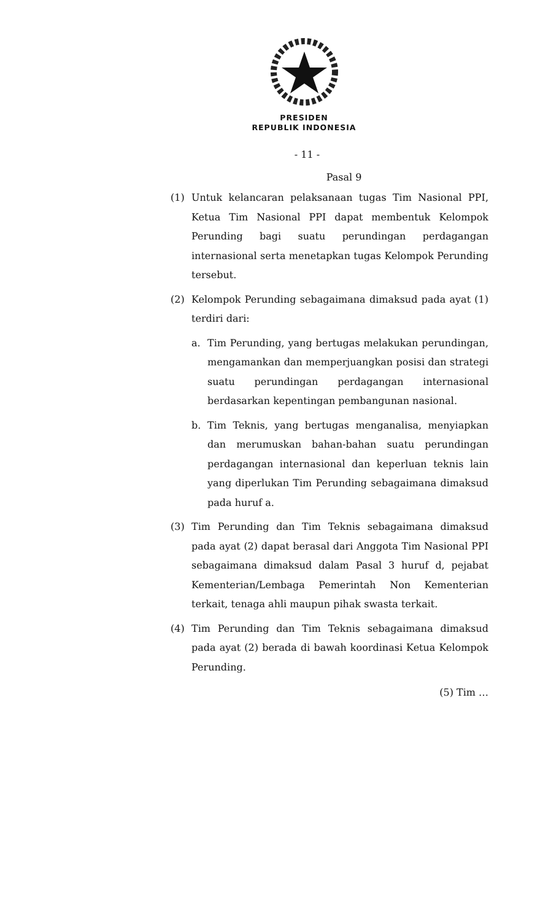PRESIDEN
REPUBLIK INDONESIA
- 11 -
Pasal 9
(1) Untuk kelancaran pelaksanaan tugas Tim Nasional PPI, Ketua Tim Nasional PPI dapat membentuk Kelompok Perunding bagi suatu perundingan perdagangan internasional serta menetapkan tugas Kelompok Perunding tersebut.
(2) Kelompok Perunding sebagaimana dimaksud pada ayat (1) terdiri dari:
a. Tim Perunding, yang bertugas melakukan perundingan, mengamankan dan memperjuangkan posisi dan strategi suatu perundingan perdagangan internasional berdasarkan kepentingan pembangunan nasional.
b. Tim Teknis, yang bertugas menganalisa, menyiapkan dan merumuskan bahan-bahan suatu perundingan perdagangan internasional dan keperluan teknis lain yang diperlukan Tim Perunding sebagaimana dimaksud pada huruf a.
(3) Tim Perunding dan Tim Teknis sebagaimana dimaksud pada ayat (2) dapat berasal dari Anggota Tim Nasional PPI sebagaimana dimaksud dalam Pasal 3 huruf d, pejabat Kementerian/Lembaga Pemerintah Non Kementerian terkait, tenaga ahli maupun pihak swasta terkait.
(4) Tim Perunding dan Tim Teknis sebagaimana dimaksud pada ayat (2) berada di bawah koordinasi Ketua Kelompok Perunding.
(5) Tim …